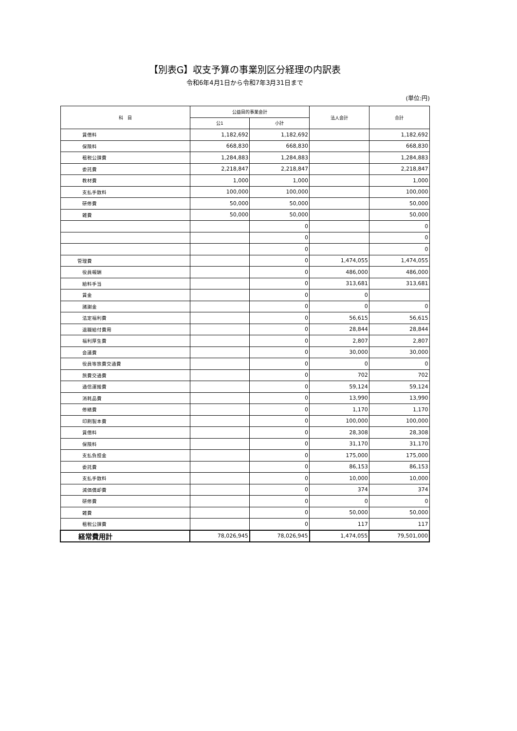【別表G】収支予算の事業別区分経理の内訳表
令和6年4月1日から令和7年3月31日まで
(単位:円)
| 科 目 | 公益目的事業会計 | | 法人会計 | 合計 |
| --- | --- | --- | --- | --- |
| | 公1 | 小計 | | |
| 賃借料 | 1,182,692 | 1,182,692 | | 1,182,692 |
| 保険料 | 668,830 | 668,830 | | 668,830 |
| 租税公課費 | 1,284,883 | 1,284,883 | | 1,284,883 |
| 委託費 | 2,218,847 | 2,218,847 | | 2,218,847 |
| 教材費 | 1,000 | 1,000 | | 1,000 |
| 支払手数料 | 100,000 | 100,000 | | 100,000 |
| 研修費 | 50,000 | 50,000 | | 50,000 |
| 雑費 | 50,000 | 50,000 | | 50,000 |
| | | 0 | | 0 |
| | | 0 | | 0 |
| | | 0 | | 0 |
| 管理費 | | 0 | 1,474,055 | 1,474,055 |
| 役員報酬 | | 0 | 486,000 | 486,000 |
| 給料手当 | | 0 | 313,681 | 313,681 |
| 賃金 | | 0 | 0 | |
| 諸謝金 | | 0 | 0 | 0 |
| 法定福利費 | | 0 | 56,615 | 56,615 |
| 退職給付費用 | | 0 | 28,844 | 28,844 |
| 福利厚生費 | | 0 | 2,807 | 2,807 |
| 会議費 | | 0 | 30,000 | 30,000 |
| 役員等旅費交通費 | | 0 | 0 | 0 |
| 旅費交通費 | | 0 | 702 | 702 |
| 通信運搬費 | | 0 | 59,124 | 59,124 |
| 消耗品費 | | 0 | 13,990 | 13,990 |
| 修繕費 | | 0 | 1,170 | 1,170 |
| 印刷製本費 | | 0 | 100,000 | 100,000 |
| 賃借料 | | 0 | 28,308 | 28,308 |
| 保険料 | | 0 | 31,170 | 31,170 |
| 支払負担金 | | 0 | 175,000 | 175,000 |
| 委託費 | | 0 | 86,153 | 86,153 |
| 支払手数料 | | 0 | 10,000 | 10,000 |
| 減価償却費 | | 0 | 374 | 374 |
| 研修費 | | 0 | 0 | 0 |
| 雑費 | | 0 | 50,000 | 50,000 |
| 租税公課費 | | 0 | 117 | 117 |
| 経常費用計 | 78,026,945 | 78,026,945 | 1,474,055 | 79,501,000 |